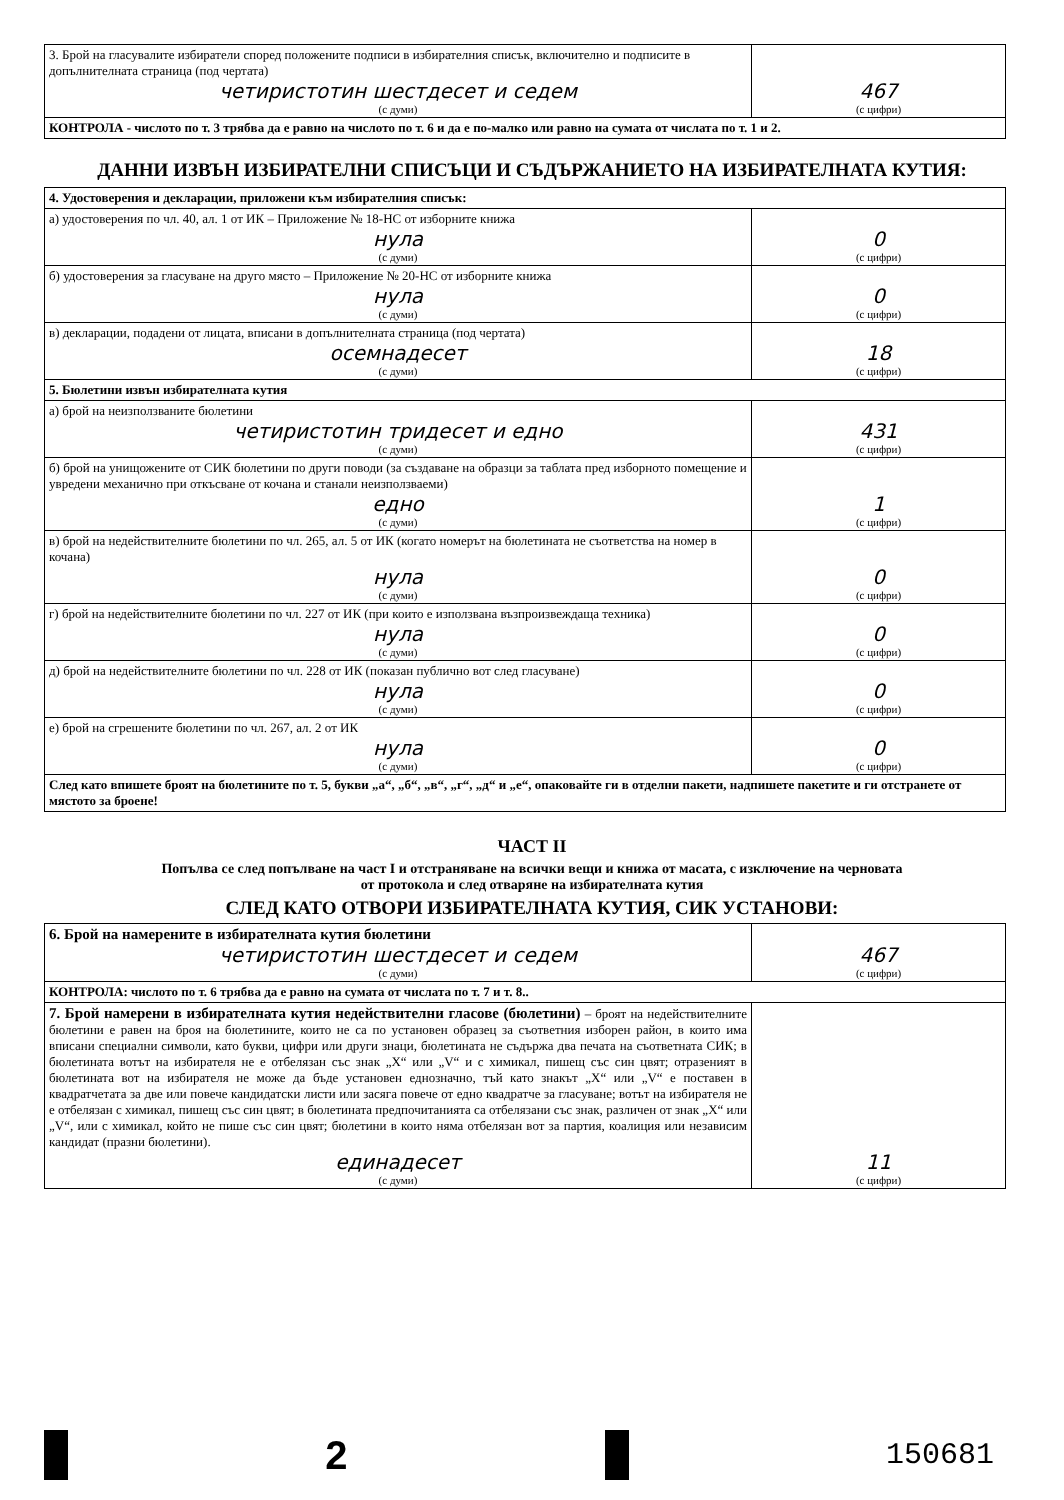| 3. Брой на гласувалите избиратели според положените подписи в избирателния списък, включително и подписите в допълнителната страница (под чертата) четиристотин шестдесет и седем (с думи) | 467 (с цифри) |
| КОНТРОЛА - числото по т. 3 трябва да е равно на числото по т. 6 и да е по-малко или равно на сумата от числата по т. 1 и 2. | |
ДАННИ ИЗВЪН ИЗБИРАТЕЛНИ СПИСЪЦИ И СЪДЪРЖАНИЕТО НА ИЗБИРАТЕЛНАТА КУТИЯ:
| 4. Удостоверения и декларации, приложени към избирателния списък: | |
| а) удостоверения по чл. 40, ал. 1 от ИК – Приложение № 18-НС от изборните книжа нула (с думи) | 0 (с цифри) |
| б) удостоверения за гласуване на друго място – Приложение № 20-НС от изборните книжа нула (с думи) | 0 (с цифри) |
| в) декларации, подадени от лицата, вписани в допълнителната страница (под чертата) осемнадесет (с думи) | 18 (с цифри) |
| 5. Бюлетини извън избирателната кутия | |
| а) брой на неизползваните бюлетини четиристотин тридесет и едно (с думи) | 431 (с цифри) |
| б) брой на унищожените от СИК бюлетини по други поводи (за създаване на образци за таблата пред изборното помещение и увредени механично при откъсване от кочана и станали неизползваеми) едно (с думи) | 1 (с цифри) |
| в) брой на недействителните бюлетини по чл. 265, ал. 5 от ИК (когато номерът на бюлетината не съответства на номер в кочана) нула (с думи) | 0 (с цифри) |
| г) брой на недействителните бюлетини по чл. 227 от ИК (при които е използвана възпроизвеждаща техника) нула (с думи) | 0 (с цифри) |
| д) брой на недействителните бюлетини по чл. 228 от ИК (показан публично вот след гласуване) нула (с думи) | 0 (с цифри) |
| е) брой на сгрешените бюлетини по чл. 267, ал. 2 от ИК нула (с думи) | 0 (с цифри) |
| След като впишете броят на бюлетините по т. 5, букви „а“, „б“, „в“, „г“, „д“ и „е“, опаковайте ги в отделни пакети, надпишете пакетите и ги отстранете от мястото за броене! | |
ЧАСТ II
Попълва се след попълване на част I и отстраняване на всички вещи и книжа от масата, с изключение на черновата
от протокола и след отваряне на избирателната кутия
СЛЕД КАТО ОТВОРИ ИЗБИРАТЕЛНАТА КУТИЯ, СИК УСТАНОВИ:
| 6. Брой на намерените в избирателната кутия бюлетини четиристотин шестдесет и седем (с думи) | 467 (с цифри) |
| КОНТРОЛА: числото по т. 6 трябва да е равно на сумата от числата по т. 7 и т. 8.. | |
| 7. Брой намерени в избирателната кутия недействителни гласове (бюлетини) – броят на недействителните бюлетини е равен на броя на бюлетините, които не са по установен образец за съответния изборен район, в които има вписани специални символи, като букви, цифри или други знаци, бюлетината не съдържа два печата на съответната СИК; в бюлетината вотът на избирателя не е отбелязан със знак „X“ или „V“ и с химикал, пишещ със син цвят; отразеният в бюлетината вот на избирателя не може да бъде установен еднозначно, тъй като знакът „X“ или „V“ е поставен в квадратчетата за две или повече кандидатски листи или засяга повече от едно квадратче за гласуване; вотът на избирателя не е отбелязан с химикал, пишещ със син цвят; в бюлетината предпочитанията са отбелязани със знак, различен от знак „X“ или „V“, или с химикал, който не пише със син цвят; бюлетини в които няма отбелязан вот за партия, коалиция или независим кандидат (празни бюлетини). единадесет (с думи) | 11 (с цифри) |
2
150681